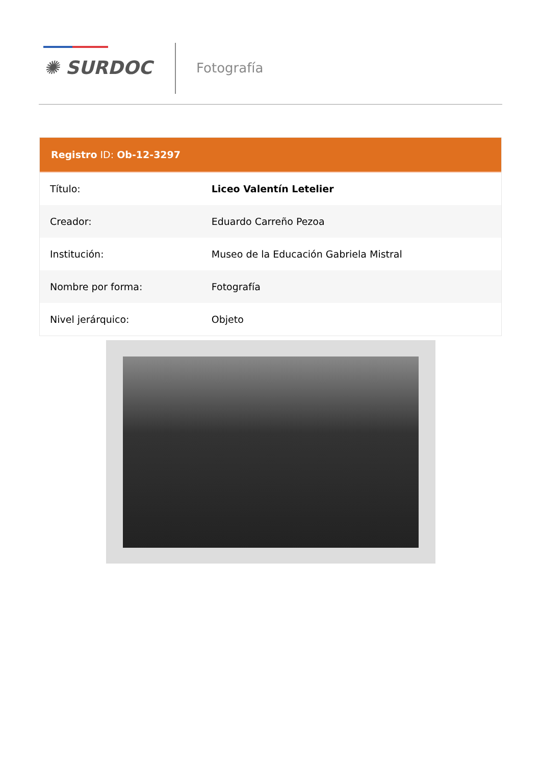✺ SURDOC Fotografía
Registro ID: Ob-12-3297
| Título: | Liceo Valentín Letelier |
| Creador: | Eduardo Carreño Pezoa |
| Institución: | Museo de la Educación Gabriela Mistral |
| Nombre por forma: | Fotografía |
| Nivel jerárquico: | Objeto |